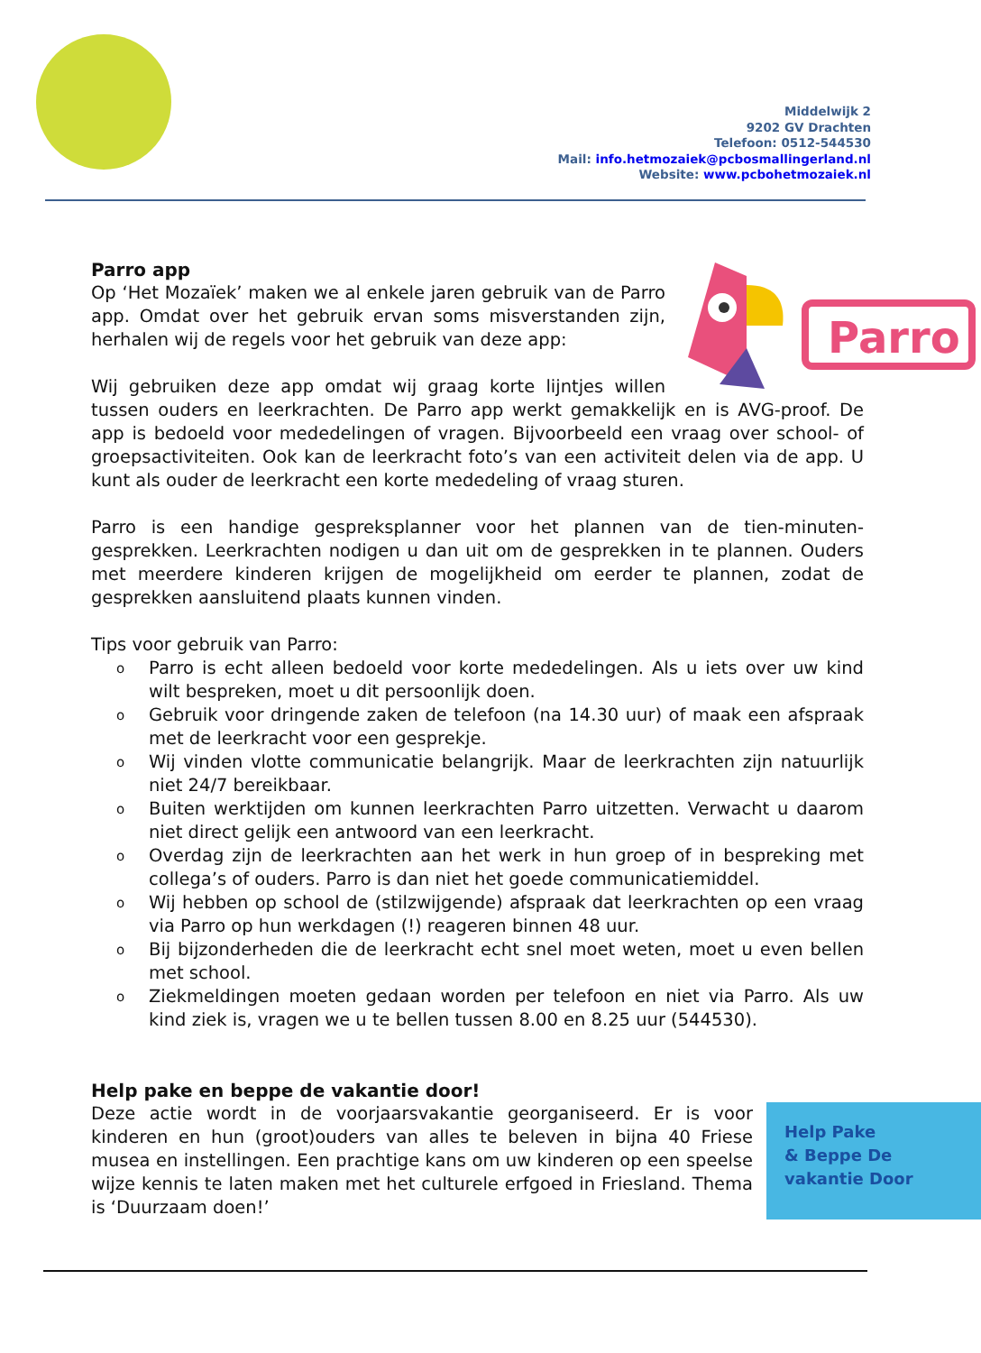Middelwijk 2
9202 GV Drachten
Telefoon: 0512-544530
Mail: info.hetmozaiek@pcbosmallingerland.nl
Website: www.pcbohetmozaiek.nl
Parro app
Parro
Op ‘Het Mozaïek’ maken we al enkele jaren gebruik van de Parro app. Omdat over het gebruik ervan soms misverstanden zijn, herhalen wij de regels voor het gebruik van deze app:
Wij gebruiken deze app omdat wij graag korte lijntjes willen tussen ouders en leerkrachten. De Parro app werkt gemakkelijk en is AVG-proof. De app is bedoeld voor mededelingen of vragen. Bijvoorbeeld een vraag over school- of groepsactiviteiten. Ook kan de leerkracht foto’s van een activiteit delen via de app. U kunt als ouder de leerkracht een korte mededeling of vraag sturen.
Parro is een handige gespreksplanner voor het plannen van de tien-minuten-gesprekken. Leerkrachten nodigen u dan uit om de gesprekken in te plannen. Ouders met meerdere kinderen krijgen de mogelijkheid om eerder te plannen, zodat de gesprekken aansluitend plaats kunnen vinden.
Tips voor gebruik van Parro:
o Parro is echt alleen bedoeld voor korte mededelingen. Als u iets over uw kind wilt bespreken, moet u dit persoonlijk doen.
o Gebruik voor dringende zaken de telefoon (na 14.30 uur) of maak een afspraak met de leerkracht voor een gesprekje.
o Wij vinden vlotte communicatie belangrijk. Maar de leerkrachten zijn natuurlijk niet 24/7 bereikbaar.
o Buiten werktijden om kunnen leerkrachten Parro uitzetten. Verwacht u daarom niet direct gelijk een antwoord van een leerkracht.
o Overdag zijn de leerkrachten aan het werk in hun groep of in bespreking met collega’s of ouders. Parro is dan niet het goede communicatiemiddel.
o Wij hebben op school de (stilzwijgende) afspraak dat leerkrachten op een vraag via Parro op hun werkdagen (!) reageren binnen 48 uur.
o Bij bijzonderheden die de leerkracht echt snel moet weten, moet u even bellen met school.
o Ziekmeldingen moeten gedaan worden per telefoon en niet via Parro. Als uw kind ziek is, vragen we u te bellen tussen 8.00 en 8.25 uur (544530).
Help pake en beppe de vakantie door!
Help Pake
& Beppe De
vakantie Door
Deze actie wordt in de voorjaarsvakantie georganiseerd. Er is voor kinderen en hun (groot)ouders van alles te beleven in bijna 40 Friese musea en instellingen. Een prachtige kans om uw kinderen op een speelse wijze kennis te laten maken met het culturele erfgoed in Friesland. Thema is ‘Duurzaam doen!’